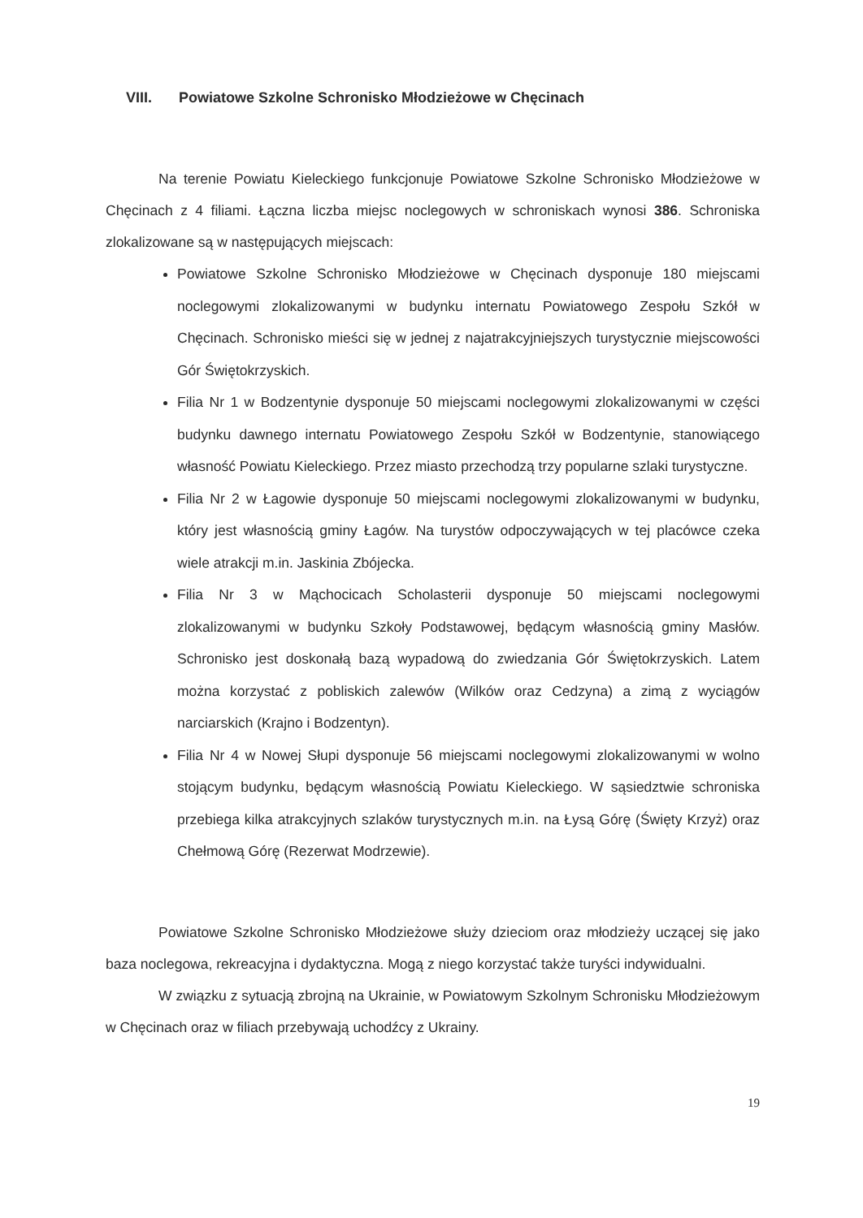VIII. Powiatowe Szkolne Schronisko Młodzieżowe w Chęcinach
Na terenie Powiatu Kieleckiego funkcjonuje Powiatowe Szkolne Schronisko Młodzieżowe w Chęcinach z 4 filiami. Łączna liczba miejsc noclegowych w schroniskach wynosi 386. Schroniska zlokalizowane są w następujących miejscach:
Powiatowe Szkolne Schronisko Młodzieżowe w Chęcinach dysponuje 180 miejscami noclegowymi zlokalizowanymi w budynku internatu Powiatowego Zespołu Szkół w Chęcinach. Schronisko mieści się w jednej z najatrakcyjniejszych turystycznie miejscowości Gór Świętokrzyskich.
Filia Nr 1 w Bodzentynie dysponuje 50 miejscami noclegowymi zlokalizowanymi w części budynku dawnego internatu Powiatowego Zespołu Szkół w Bodzentynie, stanowiącego własność Powiatu Kieleckiego. Przez miasto przechodzą trzy popularne szlaki turystyczne.
Filia Nr 2 w Łagowie dysponuje 50 miejscami noclegowymi zlokalizowanymi w budynku, który jest własnością gminy Łagów. Na turystów odpoczywających w tej placówce czeka wiele atrakcji m.in. Jaskinia Zbójecka.
Filia Nr 3 w Mąchocicach Scholasterii dysponuje 50 miejscami noclegowymi zlokalizowanymi w budynku Szkoły Podstawowej, będącym własnością gminy Masłów. Schronisko jest doskonałą bazą wypadową do zwiedzania Gór Świętokrzyskich. Latem można korzystać z pobliskich zalewów (Wilków oraz Cedzyna) a zimą z wyciągów narciarskich (Krajno i Bodzentyn).
Filia Nr 4 w Nowej Słupi dysponuje 56 miejscami noclegowymi zlokalizowanymi w wolno stojącym budynku, będącym własnością Powiatu Kieleckiego. W sąsiedztwie schroniska przebiega kilka atrakcyjnych szlaków turystycznych m.in. na Łysą Górę (Święty Krzyż) oraz Chełmową Górę (Rezerwat Modrzewie).
Powiatowe Szkolne Schronisko Młodzieżowe służy dzieciom oraz młodzieży uczącej się jako baza noclegowa, rekreacyjna i dydaktyczna. Mogą z niego korzystać także turyści indywidualni.
W związku z sytuacją zbrojną na Ukrainie, w Powiatowym Szkolnym Schronisku Młodzieżowym w Chęcinach oraz w filiach przebywają uchodźcy z Ukrainy.
19